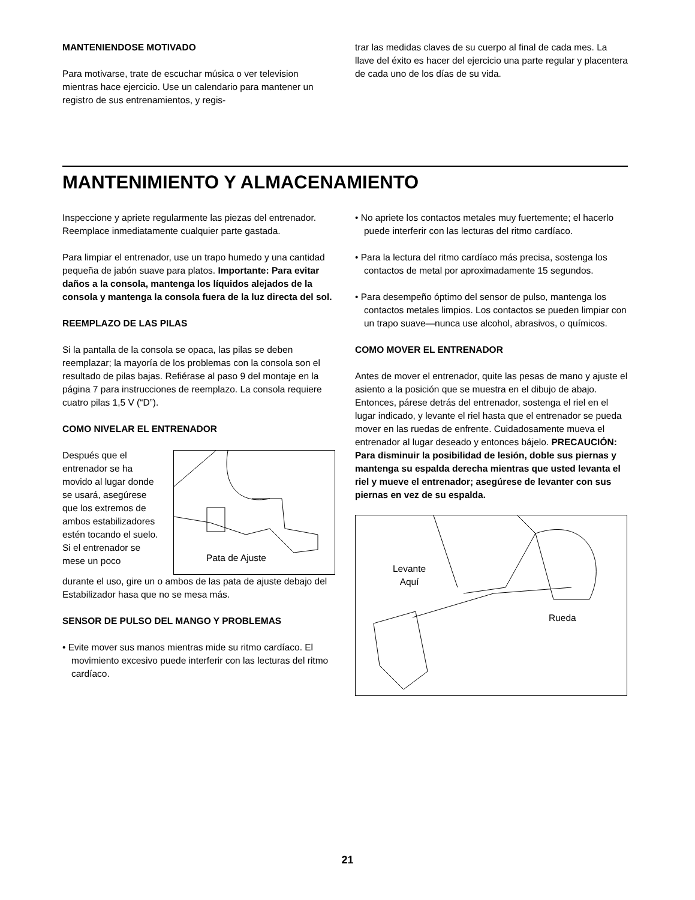MANTENIENDOSE MOTIVADO
Para motivarse, trate de escuchar música o ver television mientras hace ejercicio. Use un calendario para mantener un registro de sus entrenamientos, y regis-
trar las medidas claves de su cuerpo al final de cada mes. La llave del éxito es hacer del ejercicio una parte regular y placentera de cada uno de los días de su vida.
MANTENIMIENTO Y ALMACENAMIENTO
Inspeccione y apriete regularmente las piezas del entrenador. Reemplace inmediatamente cualquier parte gastada.
Para limpiar el entrenador, use un trapo humedo y una cantidad pequeña de jabón suave para platos. Importante: Para evitar daños a la consola, mantenga los líquidos alejados de la consola y mantenga la consola fuera de la luz directa del sol.
REEMPLAZO DE LAS PILAS
Si la pantalla de la consola se opaca, las pilas se deben reemplazar; la mayoría de los problemas con la consola son el resultado de pilas bajas. Refiérase al paso 9 del montaje en la página 7 para instrucciones de reemplazo. La consola requiere cuatro pilas 1,5 V (“D”).
COMO NIVELAR EL ENTRENADOR
Después que el entrenador se ha movido al lugar donde se usará, asegúrese que los extremos de ambos estabilizadores estén tocando el suelo. Si el entrenador se mese un poco
Pata de Ajuste
durante el uso, gire un o ambos de las pata de ajuste debajo del Estabilizador hasa que no se mesa más.
SENSOR DE PULSO DEL MANGO Y PROBLEMAS
• Evite mover sus manos mientras mide su ritmo cardíaco. El movimiento excesivo puede interferir con las lecturas del ritmo cardíaco.
• No apriete los contactos metales muy fuertemente; el hacerlo puede interferir con las lecturas del ritmo cardíaco.
• Para la lectura del ritmo cardíaco más precisa, sostenga los contactos de metal por aproximadamente 15 segundos.
• Para desempeño óptimo del sensor de pulso, mantenga los contactos metales limpios. Los contactos se pueden limpiar con un trapo suave—nunca use alcohol, abrasivos, o químicos.
COMO MOVER EL ENTRENADOR
Antes de mover el entrenador, quite las pesas de mano y ajuste el asiento a la posición que se muestra en el dibujo de abajo. Entonces, párese detrás del entrenador, sostenga el riel en el lugar indicado, y levante el riel hasta que el entrenador se pueda mover en las ruedas de enfrente. Cuidadosamente mueva el entrenador al lugar deseado y entonces bájelo. PRECAUCIÓN: Para disminuir la posibilidad de lesión, doble sus piernas y mantenga su espalda derecha mientras que usted levanta el riel y mueve el entrenador; asegúrese de levanter con sus piernas en vez de su espalda.
Levante
Aquí
Rueda
21